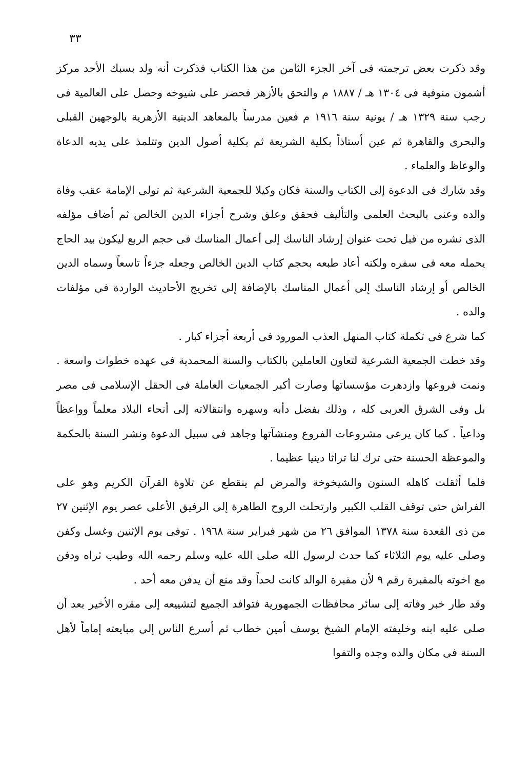٣٣
وقد ذكرت بعض ترجمته فى آخر الجزء الثامن من هذا الكتاب فذكرت أنه ولد بسبك الأحد مركز أشمون منوفية فى ١٣٠٤ هـ / ١٨٨٧ م والتحق بالأزهر فحضر على شيوخه وحصل على العالمية فى رجب سنة ١٣٢٩ هـ / يونية سنة ١٩١٦ م فعين مدرساً بالمعاهد الدينية الأزهرية بالوجهين القبلى والبحرى والقاهرة ثم عين أستاذاً بكلية الشريعة ثم بكلية أصول الدين وتتلمذ على يديه الدعاة والوعاظ والعلماء .
وقد شارك فى الدعوة إلى الكتاب والسنة فكان وكيلا للجمعية الشرعية ثم تولى الإمامة عقب وفاة والده وعنى بالبحث العلمى والتأليف فحقق وعلق وشرح أجزاء الدين الخالص ثم أضاف مؤلفه الذى نشره من قبل تحت عنوان إرشاد الناسك إلى أعمال المناسك فى حجم الربع ليكون بيد الحاج يحمله معه فى سفره ولكنه أعاد طبعه بحجم كتاب الدين الخالص وجعله جزءاً تاسعاً وسماه الدين الخالص أو إرشاد الناسك إلى أعمال المناسك بالإضافة إلى تخريج الأحاديث الواردة فى مؤلفات والده .
كما شرع فى تكملة كتاب المنهل العذب المورود فى أربعة أجزاء كبار .
وقد خطت الجمعية الشرعية لتعاون العاملين بالكتاب والسنة المحمدية فى عهده خطوات واسعة . ونمت فروعها وازدهرت مؤسساتها وصارت أكبر الجمعيات العاملة فى الحقل الإسلامى فى مصر بل وفى الشرق العربى كله ، وذلك بفضل دأبه وسهره وانتقالاته إلى أنحاء البلاد معلماً وواعظاً وداعياً . كما كان يرعى مشروعات الفروع ومنشآتها وجاهد فى سبيل الدعوة ونشر السنة بالحكمة والموعظة الحسنة حتى ترك لنا تراثا دينيا عظيما .
فلما أثقلت كاهله السنون والشيخوخة والمرض لم ينقطع عن تلاوة القرآن الكريم وهو على الفراش حتى توقف القلب الكبير وارتحلت الروح الطاهرة إلى الرفيق الأعلى عصر يوم الإثنين ٢٧ من ذى القعدة سنة ١٣٧٨ الموافق ٢٦ من شهر فبراير سنة ١٩٦٨ . توفى يوم الإثنين وغسل وكفن وصلى عليه يوم الثلاثاء كما حدث لرسول الله صلى الله عليه وسلم رحمه الله وطيب ثراه ودفن مع اخوته بالمقبرة رقم ٩ لأن مقبرة الوالد كانت لحداً وقد منع أن يدفن معه أحد .
وقد طار خبر وفاته إلى سائر محافظات الجمهورية فتوافد الجميع لتشييعه إلى مقره الأخير بعد أن صلى عليه ابنه وخليفته الإمام الشيخ يوسف أمين خطاب ثم أسرع الناس إلى مبايعته إماماً لأهل السنة فى مكان والده وجده والتفوا